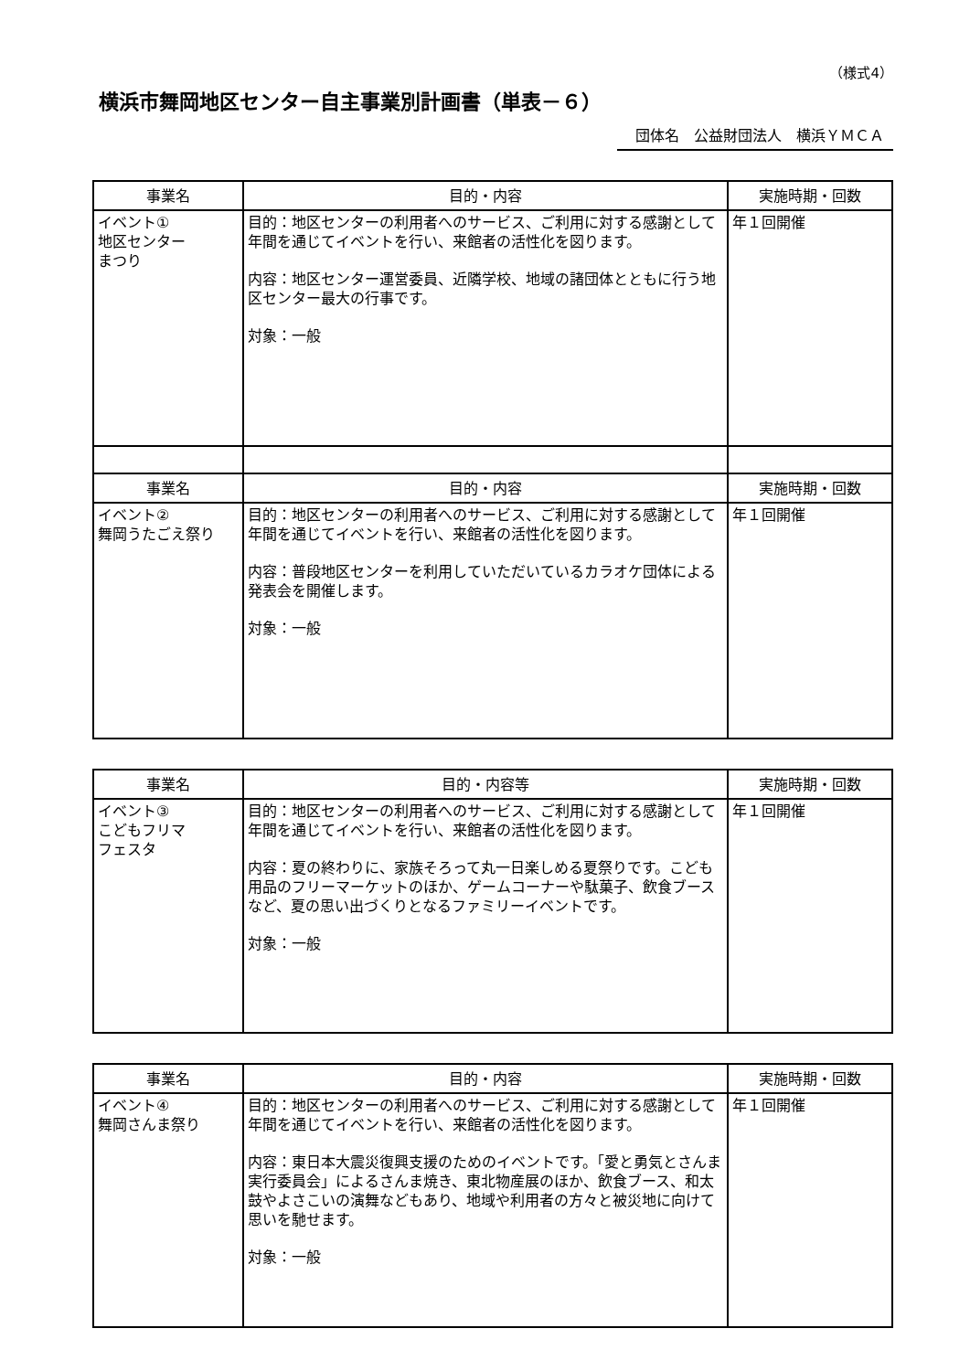（様式4）
横浜市舞岡地区センター自主事業別計画書（単表－６）
団体名　公益財団法人　横浜ＹＭＣＡ
| 事業名 | 目的・内容 | 実施時期・回数 |
| --- | --- | --- |
| イベント① 地区センター まつり | 目的：地区センターの利用者へのサービス、ご利用に対する感謝として年間を通じてイベントを行い、来館者の活性化を図ります。 内容：地区センター運営委員、近隣学校、地域の諸団体とともに行う地区センター最大の行事です。 対象：一般 | 年１回開催 |
| 事業名 | 目的・内容 | 実施時期・回数 |
| イベント② 舞岡うたごえ祭り | 目的：地区センターの利用者へのサービス、ご利用に対する感謝として年間を通じてイベントを行い、来館者の活性化を図ります。 内容：普段地区センターを利用していただいているカラオケ団体による発表会を開催します。 対象：一般 | 年１回開催 |
| 事業名 | 目的・内容等 | 実施時期・回数 |
| --- | --- | --- |
| イベント③ こどもフリマ フェスタ | 目的：地区センターの利用者へのサービス、ご利用に対する感謝として年間を通じてイベントを行い、来館者の活性化を図ります。 内容：夏の終わりに、家族そろって丸一日楽しめる夏祭りです。こども用品のフリーマーケットのほか、ゲームコーナーや駄菓子、飲食ブースなど、夏の思い出づくりとなるファミリーイベントです。 対象：一般 | 年１回開催 |
| 事業名 | 目的・内容 | 実施時期・回数 |
| --- | --- | --- |
| イベント④ 舞岡さんま祭り | 目的：地区センターの利用者へのサービス、ご利用に対する感謝として年間を通じてイベントを行い、来館者の活性化を図ります。 内容：東日本大震災復興支援のためのイベントです。「愛と勇気とさんま実行委員会」によるさんま焼き、東北物産展のほか、飲食ブース、和太鼓やよさこいの演舞などもあり、地域や利用者の方々と被災地に向けて思いを馳せます。 対象：一般 | 年１回開催 |